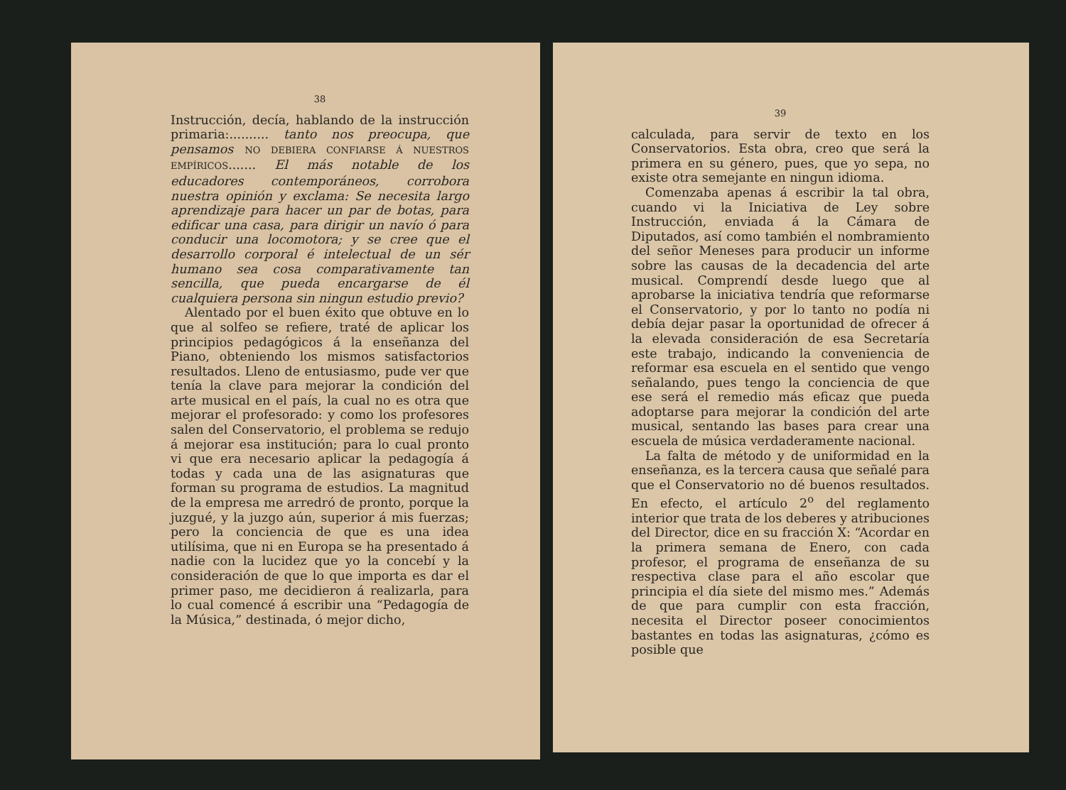38
Instrucción, decía, hablando de la instrucción primaria:.......... tanto nos preocupa, que pensamos NO DEBIERA CONFIARSE Á NUESTROS EMPÍRICOS....... El más notable de los educadores contemporáneos, corrobora nuestra opinión y exclama: Se necesita largo aprendizaje para hacer un par de botas, para edificar una casa, para dirigir un navío ó para conducir una locomotora; y se cree que el desarrollo corporal é intelectual de un sér humano sea cosa comparativamente tan sencilla, que pueda encargarse de él cualquiera persona sin ningun estudio previo?
Alentado por el buen éxito que obtuve en lo que al solfeo se refiere, traté de aplicar los principios pedagógicos á la enseñanza del Piano, obteniendo los mismos satisfactorios resultados. Lleno de entusiasmo, pude ver que tenía la clave para mejorar la condición del arte musical en el país, la cual no es otra que mejorar el profesorado: y como los profesores salen del Conservatorio, el problema se redujo á mejorar esa institución; para lo cual pronto vi que era necesario aplicar la pedagogía á todas y cada una de las asignaturas que forman su programa de estudios. La magnitud de la empresa me arredró de pronto, porque la juzgué, y la juzgo aún, superior á mis fuerzas; pero la conciencia de que es una idea utilísima, que ni en Europa se ha presentado á nadie con la lucidez que yo la concebí y la consideración de que lo que importa es dar el primer paso, me decidieron á realizarla, para lo cual comencé á escribir una “Pedagogía de la Música,” destinada, ó mejor dicho,
39
calculada, para servir de texto en los Conservatorios. Esta obra, creo que será la primera en su género, pues, que yo sepa, no existe otra semejante en ningun idioma.
Comenzaba apenas á escribir la tal obra, cuando vi la Iniciativa de Ley sobre Instrucción, enviada á la Cámara de Diputados, así como también el nombramiento del señor Meneses para producir un informe sobre las causas de la decadencia del arte musical. Comprendí desde luego que al aprobarse la iniciativa tendría que reformarse el Conservatorio, y por lo tanto no podía ni debía dejar pasar la oportunidad de ofrecer á la elevada consideración de esa Secretaría este trabajo, indicando la conveniencia de reformar esa escuela en el sentido que vengo señalando, pues tengo la conciencia de que ese será el remedio más eficaz que pueda adoptarse para mejorar la condición del arte musical, sentando las bases para crear una escuela de música verdaderamente nacional.
La falta de método y de uniformidad en la enseñanza, es la tercera causa que señalé para que el Conservatorio no dé buenos resultados. En efecto, el artículo 2<sup>o</sup> del reglamento interior que trata de los deberes y atribuciones del Director, dice en su fracción X: “Acordar en la primera semana de Enero, con cada profesor, el programa de enseñanza de su respectiva clase para el año escolar que principia el día siete del mismo mes.” Además de que para cumplir con esta fracción, necesita el Director poseer conocimientos bastantes en todas las asignaturas, ¿cómo es posible que